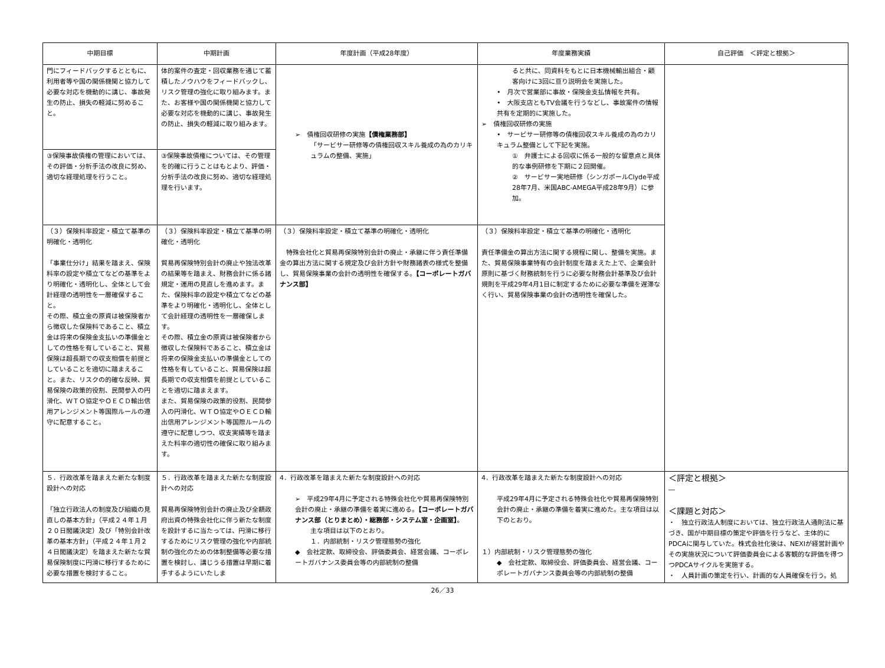| 中期目標 | 中期計画 | 年度計画（平成28年度） | 年度業務実績 | 自己評価 ＜評定と根拠＞ |
| --- | --- | --- | --- | --- |
| 門にフィードバックするとともに、利用者等や国の関係機関と協力して必要な対応を機動的に講じ、事故発生の防止、損失の軽減に努めること。 | 体的案件の査定・回収業務を通じて蓄積したノウハウをフィードバックし、リスク管理の強化に取り組みます。また、お客様や国の関係機関と協力して必要な対応を機動的に講じ、事故発生の防止、損失の軽減に取り組みます。 | ➢ 債権回収研修の実施 【債権業務部】 「サービサー研修等の債権回収スキル養成の為のカリキュラムの整備、実施」 | ると共に、同資料をもとに日本機械輸出組合・顧客向けに3回に亘り説明会を実施した。 • 月次で営業部に事故・保険金支払情報を共有。 • 大阪支店ともTV会議を行うなどし、事故案件の情報共有を定期的に実施した。 ➢ 債権回収研修の実施 • サービサー研修等の債権回収スキル養成の為のカリキュラム整備として下記を実施。 ① 弁護士による回収に係る一般的な留意点と具体的な事例研修を下期に２回開催。 ② サービサー実地研修（シンガポールClyde平成28年7月、米国ABC-AMEGA平成28年9月）に参加。 | |
| ③保険事故債権の管理においては、その評価・分析手法の改良に努め、適切な経理処理を行うこと。 | ③保険事故債権については、その管理を的確に行うことはもとより、評価・分析手法の改良に努め、適切な経理処理を行います。 | | | |
| （３）保険料率設定・積立て基準の明確化・透明化 「事業仕分け」結果を踏まえ、保険料率の設定や積立てなどの基準をより明確化・透明化し、全体として会計経理の透明性を一層確保すること。 その際、積立金の原資は被保険者から徴収した保険料であること、積立金は将来の保険金支払いの準備金としての性格を有していること、貿易保険は超長期での収支相償を前提としていることを適切に踏まえること。また、リスクの的確な反映、貿易保険の政策的役割、民間参入の円滑化、ＷＴＯ協定やＯＥＣＤ輸出信用アレンジメント等国際ルールの遵守に配意すること。 | （３）保険料率設定・積立て基準の明確化・透明化 貿易再保険特別会計の廃止や独法改革の結果等を踏まえ、財務会計に係る諸規定・運用の見直しを進めます。また、保険料率の設定や積立てなどの基準をより明確化・透明化し、全体として会計経理の透明性を一層確保します。 その際、積立金の原資は被保険者から徴収した保険料であること、積立金は将来の保険金支払いの準備金としての性格を有していること、貿易保険は超長期での収支相償を前提としていることを適切に踏まえます。 また、貿易保険の政策的役割、民間参入の円滑化、ＷＴＯ協定やＯＥＣＤ輸出信用アレンジメント等国際ルールの遵守に配意しつつ、収支実績等を踏まえた料率の適切性の確保に取り組みます。 | （３）保険料率設定・積立て基準の明確化・透明化 特殊会社化と貿易再保険特別会計の廃止・承継に伴う責任準備金の算出方法に関する規定及び会計方針や財務諸表の様式を整備し、貿易保険事業の会計の透明性を確保する。 【コーポレートガバナンス部】 | （３）保険料率設定・積立て基準の明確化・透明化 責任準備金の算出方法に関する規程に関し、整備を実施。また、貿易保険事業特有の会計制度を踏まえた上で、企業会計原則に基づく財務統制を行うに必要な財務会計基準及び会計規則を平成29年4月1日に制定するために必要な準備を遅滞なく行い、貿易保険事業の会計の透明性を確保した。 | |
| ５．行政改革を踏まえた新たな制度設計への対応 「独立行政法人の制度及び組織の見直しの基本方針」（平成２４年１月２０日閣議決定）及び「特別会計改革の基本方針」（平成２４年１月２４日閣議決定）を踏まえた新たな貿易保険制度に円滑に移行するために必要な措置を検討すること。 | ５．行政改革を踏まえた新たな制度設計への対応 貿易再保険特別会計の廃止及び全額政府出資の特殊会社化に伴う新たな制度を設計するに当たっては、円滑に移行するためにリスク管理の強化や内部統制の強化のための体制整備等必要な措置を検討し、講じうる措置は早期に着手するようにいたしま | 4．行政改革を踏まえた新たな制度設計への対応 ➢ 平成29年4月に予定される特殊会社化や貿易再保険特別会計の廃止・承継の準備を着実に進める。 【コーポレートガバナンス部（とりまとめ）・総務部・システム室・企画室】 。 主な項目は以下のとおり。 １．内部統制・リスク管理態勢の強化 ◆ 会社定款、取締役会、評価委員会、経営会議、コーポレートガバナンス委員会等の内部統制の整備 | 4．行政改革を踏まえた新たな制度設計への対応 平成29年4月に予定される特殊会社化や貿易再保険特別会計の廃止・承継の準備を着実に進めた。主な項目は以下のとおり。 １）内部統制・リスク管理態勢の強化 ◆ 会社定款、取締役会、評価委員会、経営会議、コーポレートガバナンス委員会等の内部統制の整備 | ＜評定と根拠＞ ― ＜課題と対応＞ ・ 独立行政法人制度においては、独立行政法人通則法に基づき、国が中期目標の策定や評価を行うなど、主体的にPDCAに関与していた。株式会社化後は、NEXIが経営計画やその実施状況について評価委員会による客観的な評価を得つつPDCAサイクルを実施する。 ・ 人員計画の策定を行い、計画的な人員確保を行う。処 |
26／33